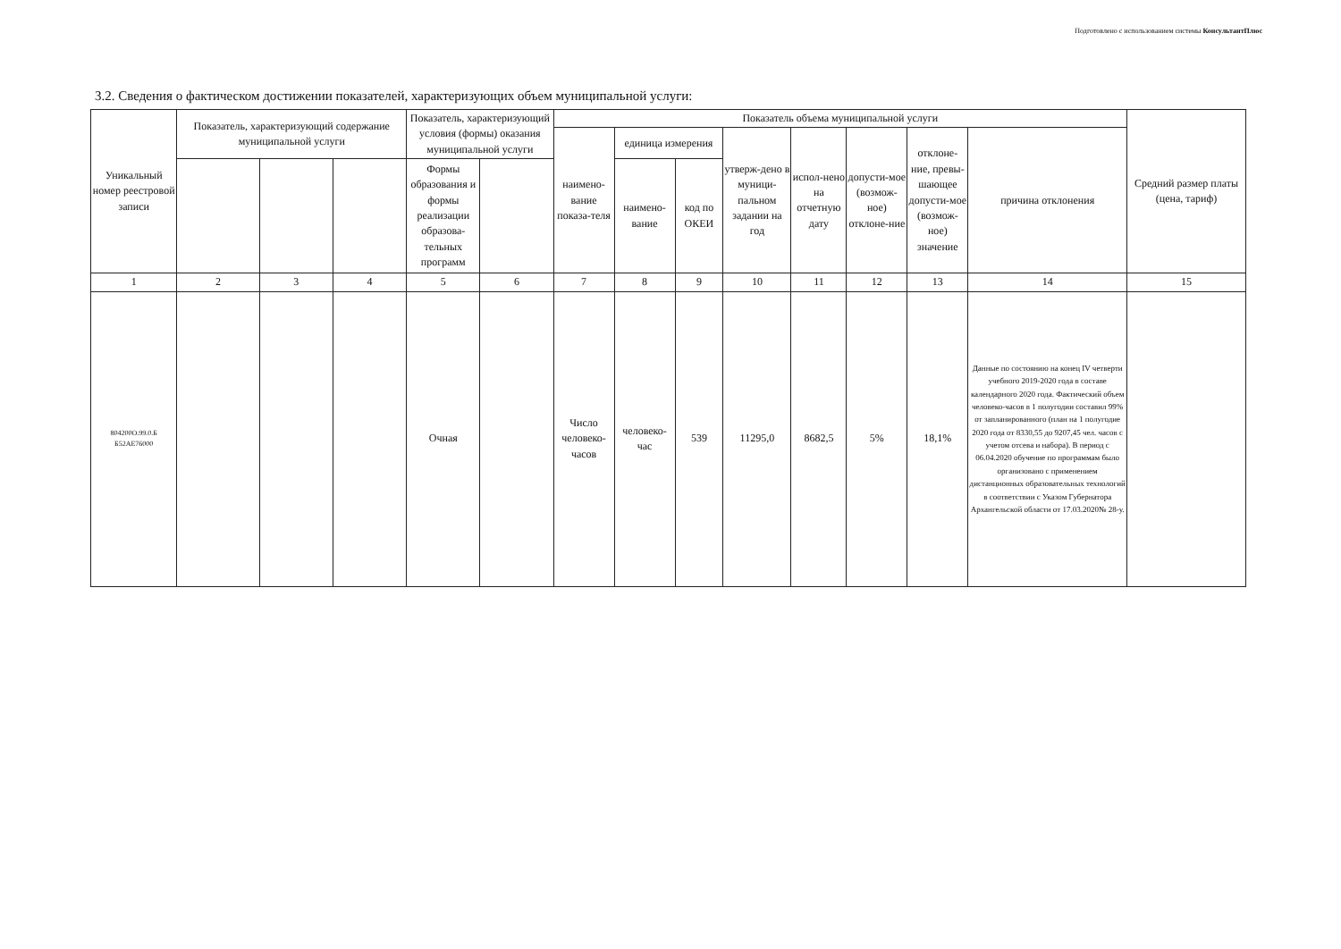Подготовлено с использованием системы КонсультантПлюс
3.2. Сведения о фактическом достижении показателей, характеризующих объем муниципальной услуги:
| Уникальный номер реестровой записи | Показатель, характеризующий содержание муниципальной услуги | | | Показатель, характеризующий условия (формы) оказания муниципальной услуги | | Показатель объема муниципальной услуги | | | | | | | | Средний размер платы (цена, тариф) |
| --- | --- | --- | --- | --- | --- | --- | --- | --- | --- | --- | --- | --- | --- | --- |
| | | | | | | наимено-вание показа-теля | единица измерения | | утверж-дено в муници-пальном задании на год | испол-нено на отчетную дату | допусти-мое (возмож-ное) отклоне-ние | отклоне-ние, превы-шающее допусти-мое (возмож-ное) значение | причина отклонения | |
| | | | | Формы образования и формы реализации образова-тельных программ | | | наимено-вание | код по ОКЕИ | | | | | | |
| 1 | 2 | 3 | 4 | 5 | 6 | 7 | 8 | 9 | 10 | 11 | 12 | 13 | 14 | 15 |
| 804200О.99.0.Б Б52АЕ76000 | | | | Очная | | Число человеко-часов | человеко-час | 539 | 11295,0 | 8682,5 | 5% | 18,1% | Данные по состоянию на конец IV четверти учебного 2019-2020 года в составе календарного 2020 года. Фактический объем человеко-часов в 1 полугодии составил 99% от запланированного (план на 1 полугодие 2020 года от 8330,55 до 9207,45 чел. часов с учетом отсева и набора). В период с 06.04.2020 обучение по программам было организовано с применением дистанционных образовательных технологий в соответствии с Указом Губернатора Архангельской области от 17.03.2020№ 28-у. | |